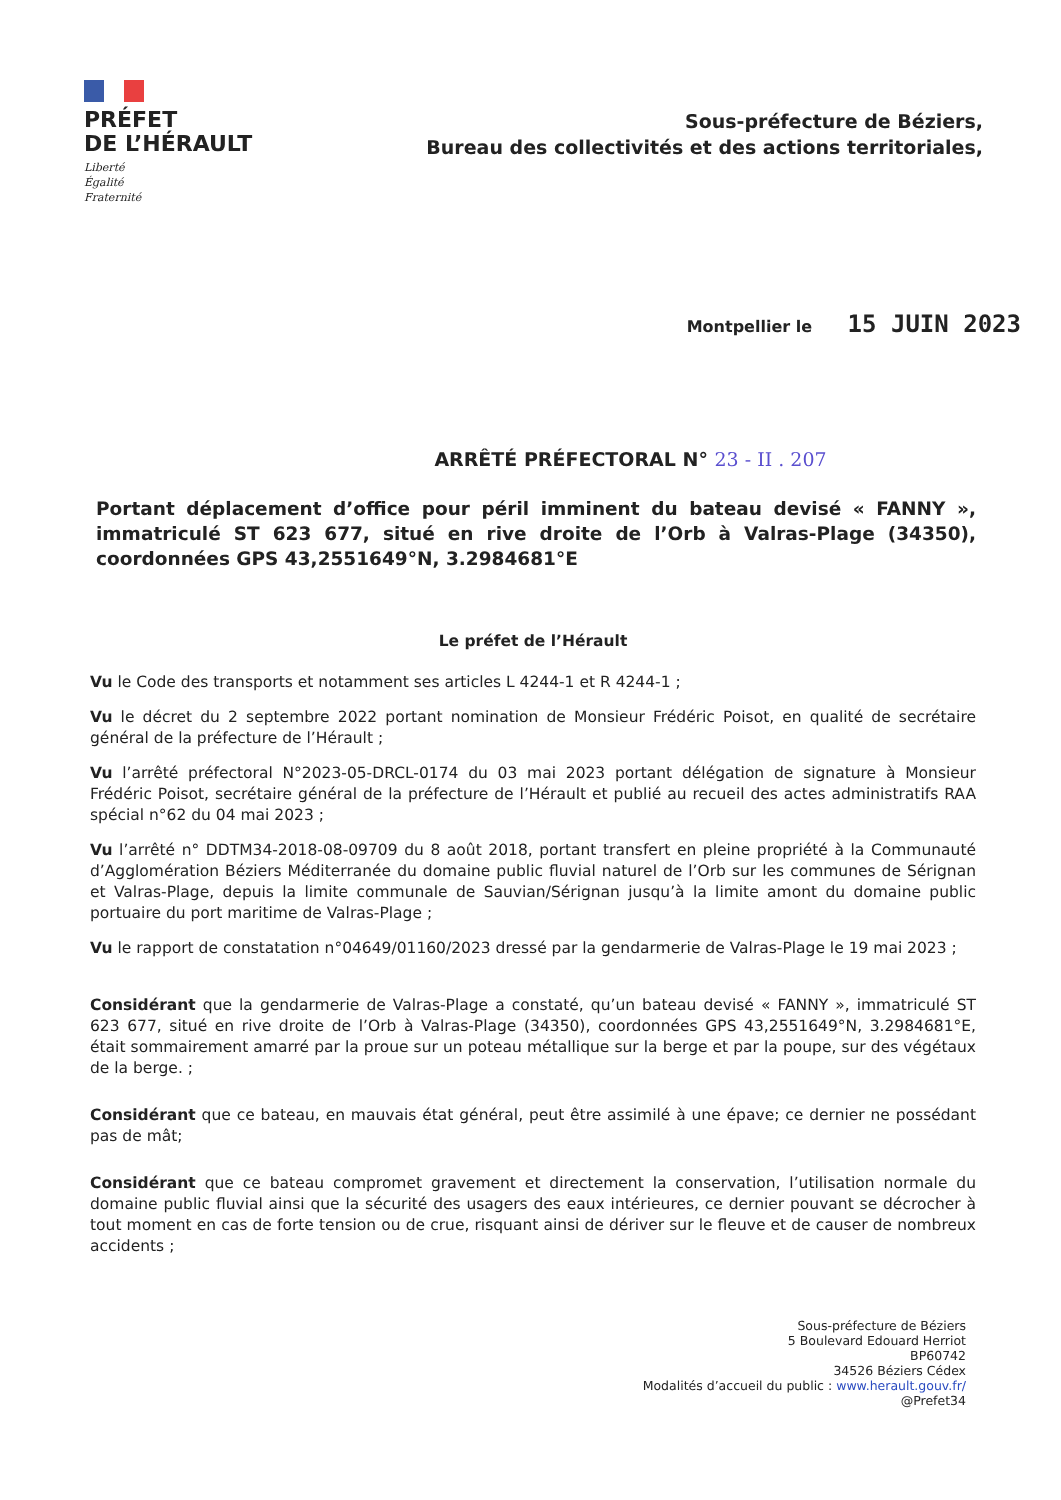PRÉFET
DE L’HÉRAULT
Liberté
Égalité
Fraternité
Sous-préfecture de Béziers,
Bureau des collectivités et des actions territoriales,
Montpellier le 15 JUIN 2023
ARRÊTÉ PRÉFECTORAL N° 23 - II . 207
Portant déplacement d’office pour péril imminent du bateau devisé « FANNY », immatriculé ST 623 677, situé en rive droite de l’Orb à Valras-Plage (34350), coordonnées GPS 43,2551649°N, 3.2984681°E
Le préfet de l’Hérault
Vu le Code des transports et notamment ses articles L 4244-1 et R 4244-1 ;
Vu le décret du 2 septembre 2022 portant nomination de Monsieur Frédéric Poisot, en qualité de secrétaire général de la préfecture de l’Hérault ;
Vu l’arrêté préfectoral N°2023-05-DRCL-0174 du 03 mai 2023 portant délégation de signature à Monsieur Frédéric Poisot, secrétaire général de la préfecture de l’Hérault et publié au recueil des actes administratifs RAA spécial n°62 du 04 mai 2023 ;
Vu l’arrêté n° DDTM34-2018-08-09709 du 8 août 2018, portant transfert en pleine propriété à la Communauté d’Agglomération Béziers Méditerranée du domaine public fluvial naturel de l’Orb sur les communes de Sérignan et Valras-Plage, depuis la limite communale de Sauvian/Sérignan jusqu’à la limite amont du domaine public portuaire du port maritime de Valras-Plage ;
Vu le rapport de constatation n°04649/01160/2023 dressé par la gendarmerie de Valras-Plage le 19 mai 2023 ;
Considérant que la gendarmerie de Valras-Plage a constaté, qu’un bateau devisé « FANNY », immatriculé ST 623 677, situé en rive droite de l’Orb à Valras-Plage (34350), coordonnées GPS 43,2551649°N, 3.2984681°E, était sommairement amarré par la proue sur un poteau métallique sur la berge et par la poupe, sur des végétaux de la berge. ;
Considérant que ce bateau, en mauvais état général, peut être assimilé à une épave; ce dernier ne possédant pas de mât;
Considérant que ce bateau compromet gravement et directement la conservation, l’utilisation normale du domaine public fluvial ainsi que la sécurité des usagers des eaux intérieures, ce dernier pouvant se décrocher à tout moment en cas de forte tension ou de crue, risquant ainsi de dériver sur le fleuve et de causer de nombreux accidents ;
Sous-préfecture de Béziers
5 Boulevard Edouard Herriot
BP60742
34526 Béziers Cédex
Modalités d’accueil du public : www.herault.gouv.fr/
@Prefet34